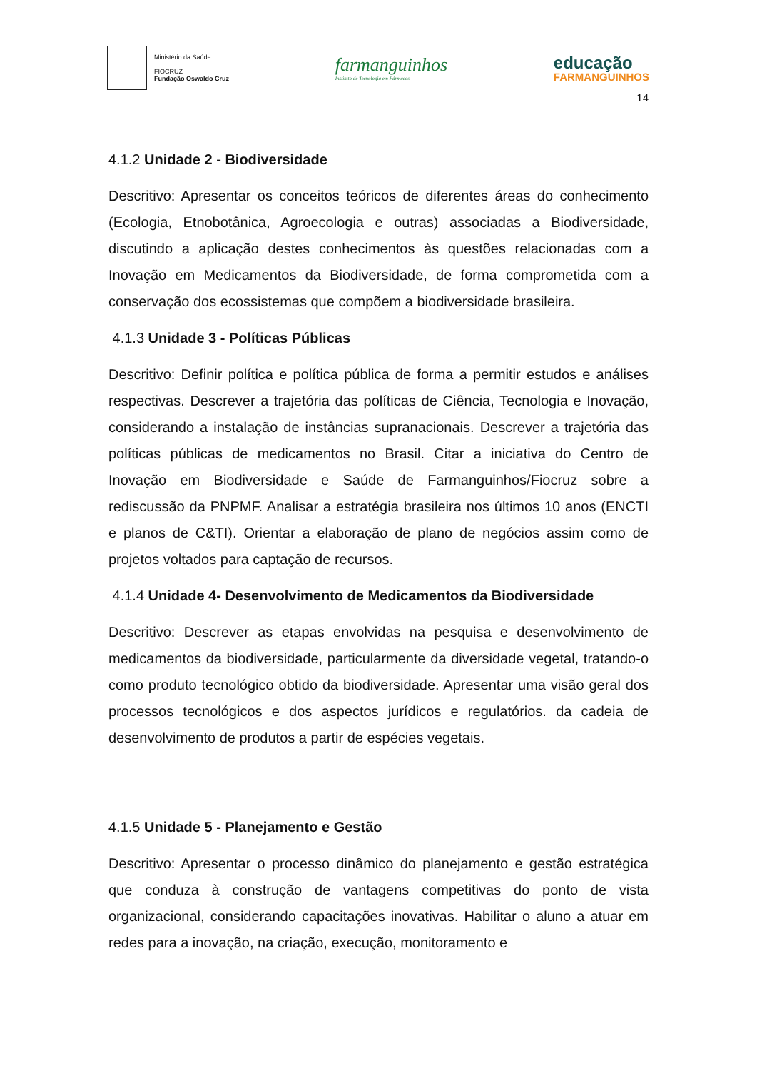Ministério da Saúde
FIOCRUZ
Fundação Oswaldo Cruz
farmanguinhos
Instituto de Tecnologia em Fármacos
educação
FARMANGUINHOS
14
4.1.2 Unidade 2 - Biodiversidade
Descritivo: Apresentar os conceitos teóricos de diferentes áreas do conhecimento (Ecologia, Etnobotânica, Agroecologia e outras) associadas a Biodiversidade, discutindo a aplicação destes conhecimentos às questões relacionadas com a Inovação em Medicamentos da Biodiversidade, de forma comprometida com a conservação dos ecossistemas que compõem a biodiversidade brasileira.
4.1.3 Unidade 3 - Políticas Públicas
Descritivo: Definir política e política pública de forma a permitir estudos e análises respectivas. Descrever a trajetória das políticas de Ciência, Tecnologia e Inovação, considerando a instalação de instâncias supranacionais. Descrever a trajetória das políticas públicas de medicamentos no Brasil. Citar a iniciativa do Centro de Inovação em Biodiversidade e Saúde de Farmanguinhos/Fiocruz sobre a rediscussão da PNPMF. Analisar a estratégia brasileira nos últimos 10 anos (ENCTI e planos de C&TI). Orientar a elaboração de plano de negócios assim como de projetos voltados para captação de recursos.
4.1.4 Unidade 4- Desenvolvimento de Medicamentos da Biodiversidade
Descritivo: Descrever as etapas envolvidas na pesquisa e desenvolvimento de medicamentos da biodiversidade, particularmente da diversidade vegetal, tratando-o como produto tecnológico obtido da biodiversidade. Apresentar uma visão geral dos processos tecnológicos e dos aspectos jurídicos e regulatórios. da cadeia de desenvolvimento de produtos a partir de espécies vegetais.
4.1.5 Unidade 5 - Planejamento e Gestão
Descritivo: Apresentar o processo dinâmico do planejamento e gestão estratégica que conduza à construção de vantagens competitivas do ponto de vista organizacional, considerando capacitações inovativas. Habilitar o aluno a atuar em redes para a inovação, na criação, execução, monitoramento e